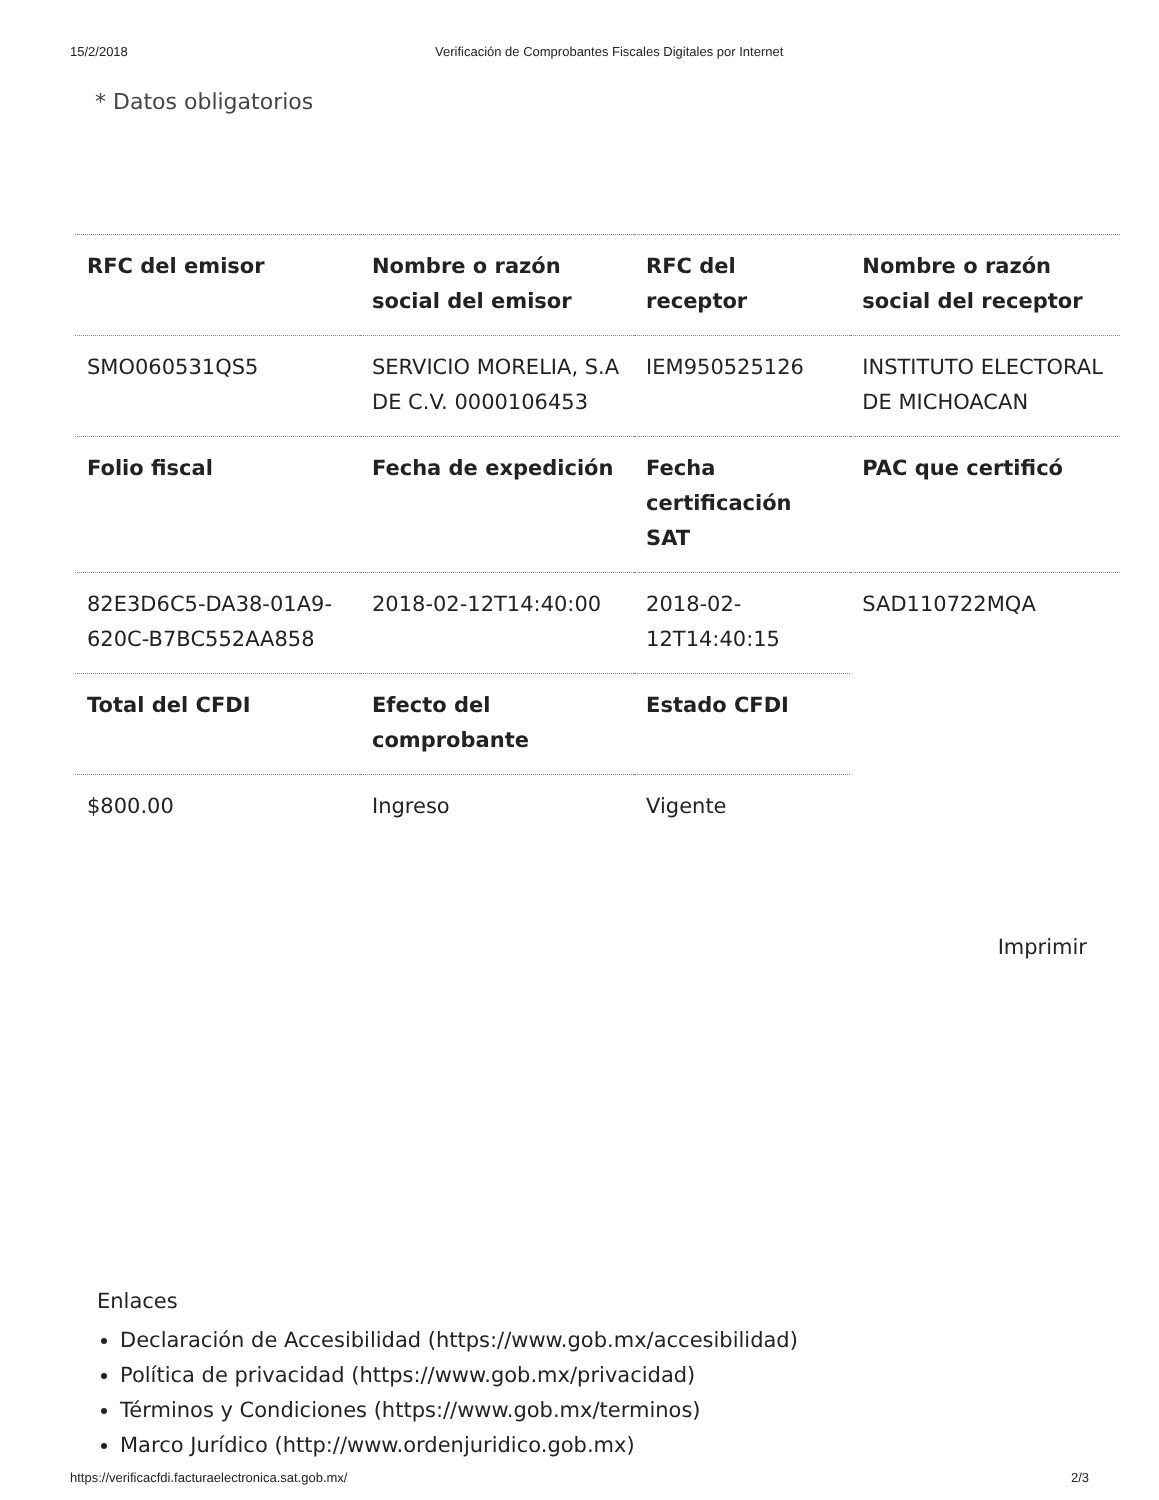15/2/2018 Verificación de Comprobantes Fiscales Digitales por Internet
* Datos obligatorios
| RFC del emisor | Nombre o razón social del emisor | RFC del receptor | Nombre o razón social del receptor |
| --- | --- | --- | --- |
| SMO060531QS5 | SERVICIO MORELIA, S.A DE C.V. 0000106453 | IEM950525126 | INSTITUTO ELECTORAL DE MICHOACAN |
| Folio fiscal | Fecha de expedición | Fecha certificación SAT | PAC que certificó |
| 82E3D6C5-DA38-01A9-620C-B7BC552AA858 | 2018-02-12T14:40:00 | 2018-02-12T14:40:15 | SAD110722MQA |
| Total del CFDI | Efecto del comprobante | Estado CFDI | |
| $800.00 | Ingreso | Vigente | |
Imprimir
Enlaces
Declaración de Accesibilidad (https://www.gob.mx/accesibilidad)
Política de privacidad (https://www.gob.mx/privacidad)
Términos y Condiciones (https://www.gob.mx/terminos)
Marco Jurídico (http://www.ordenjuridico.gob.mx)
https://verificacfdi.facturaelectronica.sat.gob.mx/ 2/3